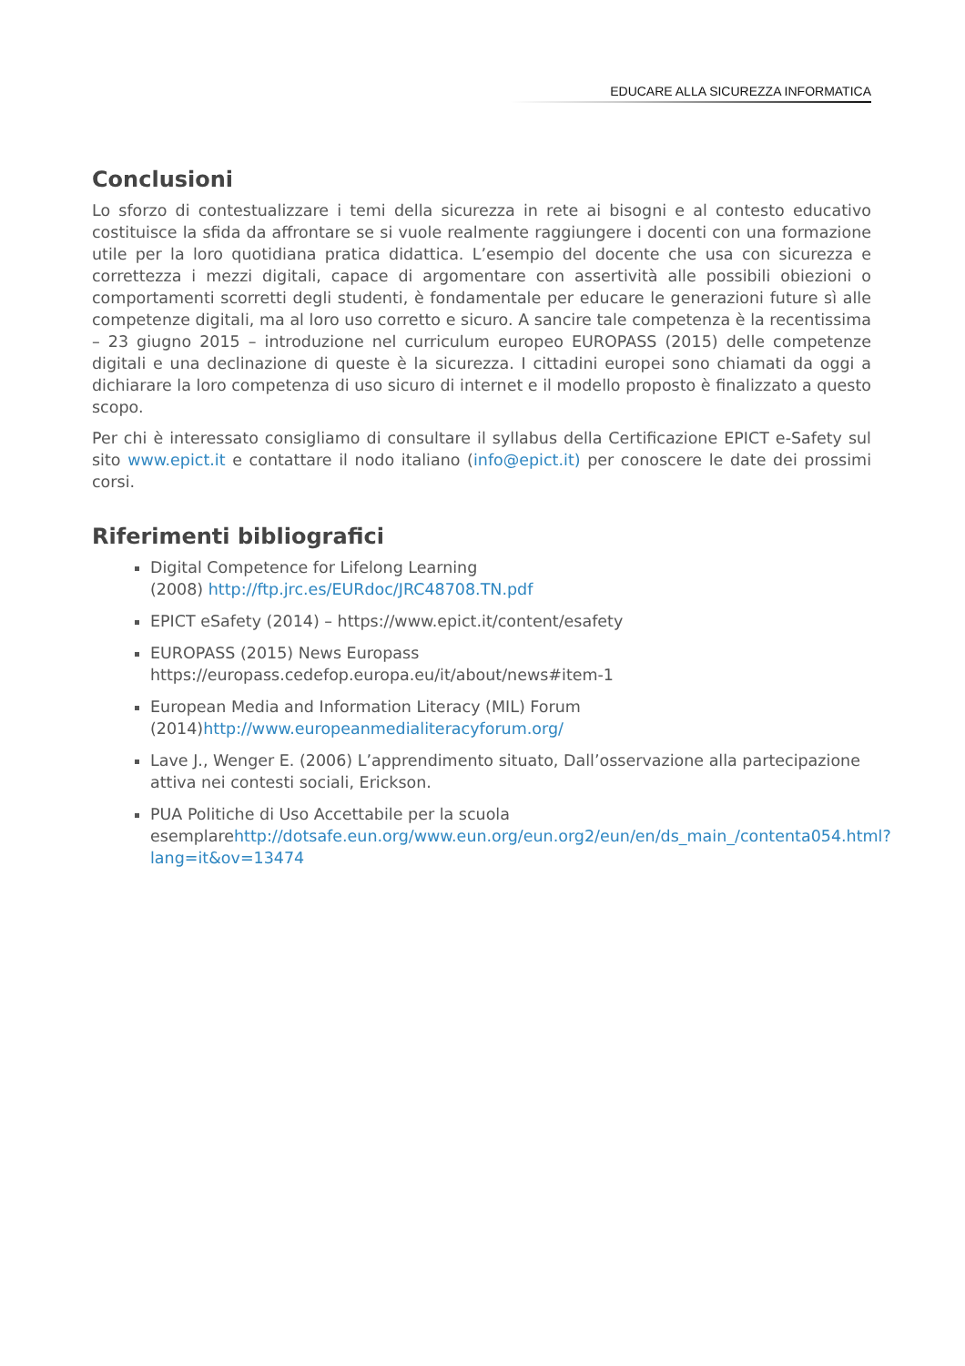EDUCARE ALLA SICUREZZA INFORMATICA
Conclusioni
Lo sforzo di contestualizzare i temi della sicurezza in rete ai bisogni e al contesto educativo costituisce la sfida da affrontare se si vuole realmente raggiungere i docenti con una formazione utile per la loro quotidiana pratica didattica. L’esempio del docente che usa con sicurezza e correttezza i mezzi digitali, capace di argomentare con assertività alle possibili obiezioni o comportamenti scorretti degli studenti, è fondamentale per educare le generazioni future sì alle competenze digitali, ma al loro uso corretto e sicuro. A sancire tale competenza è la recentissima – 23 giugno 2015 – introduzione nel curriculum europeo EUROPASS (2015) delle competenze digitali e una declinazione di queste è la sicurezza. I cittadini europei sono chiamati da oggi a dichiarare la loro competenza di uso sicuro di internet e il modello proposto è finalizzato a questo scopo.
Per chi è interessato consigliamo di consultare il syllabus della Certificazione EPICT e-Safety sul sito www.epict.it e contattare il nodo italiano (info@epict.it) per conoscere le date dei prossimi corsi.
Riferimenti bibliografici
Digital Competence for Lifelong Learning
(2008) http://ftp.jrc.es/EURdoc/JRC48708.TN.pdf
EPICT eSafety (2014) – https://www.epict.it/content/esafety
EUROPASS (2015) News Europass
https://europass.cedefop.europa.eu/it/about/news#item-1
European Media and Information Literacy (MIL) Forum
(2014)http://www.europeanmedialiteracyforum.org/
Lave J., Wenger E. (2006) L’apprendimento situato, Dall’osservazione alla partecipazione attiva nei contesti sociali, Erickson.
PUA Politiche di Uso Accettabile per la scuola
esemplarehttp://dotsafe.eun.org/www.eun.org/eun.org2/eun/en/ds_main_/contenta054.html?lang=it&ov=13474